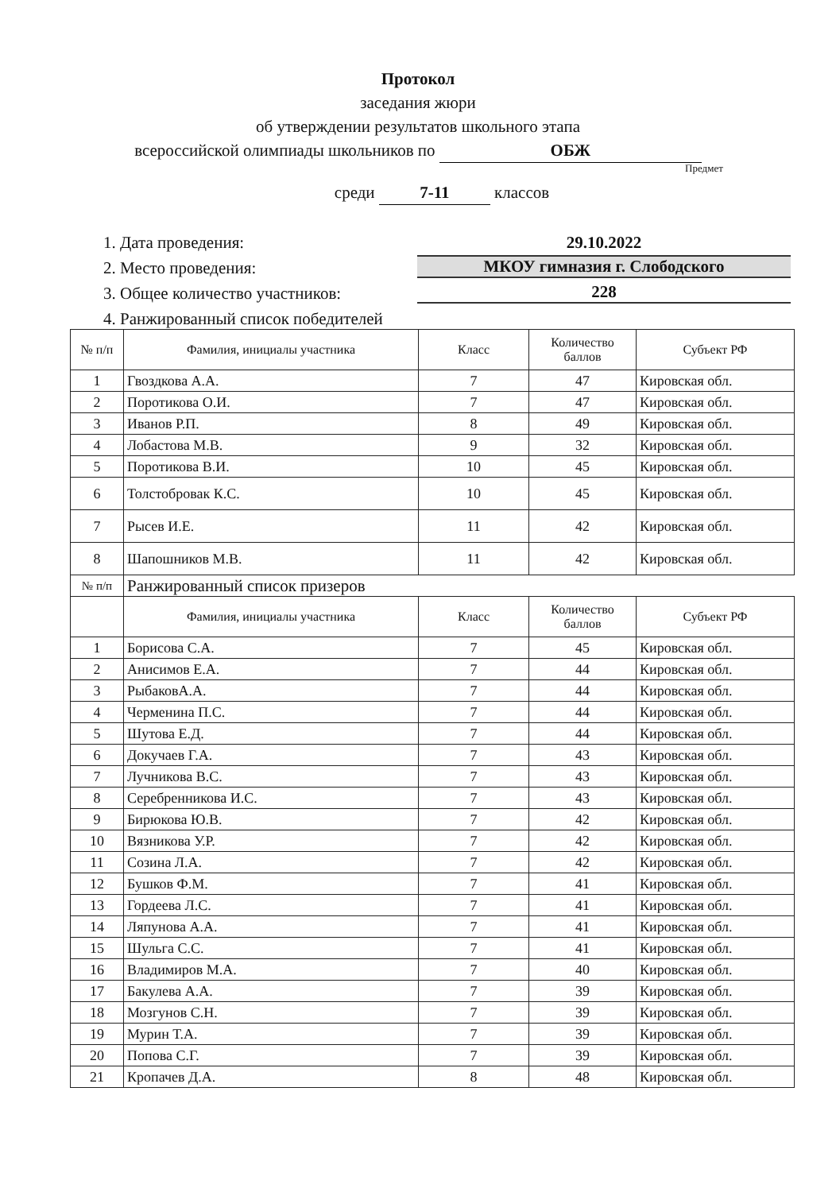Протокол
заседания жюри
об утверждении результатов школьного этапа
всероссийской олимпиады школьников по ОБЖ
Предмет
среди 7-11 классов
1. Дата проведения: 29.10.2022
2. Место проведения: МКОУ гимназия г. Слободского
3. Общее количество участников: 228
4. Ранжированный список победителей
| № п/п | Фамилия, инициалы участника | Класс | Количество баллов | Субъект РФ |
| --- | --- | --- | --- | --- |
| 1 | Гвоздкова А.А. | 7 | 47 | Кировская обл. |
| 2 | Поротикова О.И. | 7 | 47 | Кировская обл. |
| 3 | Иванов Р.П. | 8 | 49 | Кировская обл. |
| 4 | Лобастова М.В. | 9 | 32 | Кировская обл. |
| 5 | Поротикова В.И. | 10 | 45 | Кировская обл. |
| 6 | Толстобровак К.С. | 10 | 45 | Кировская обл. |
| 7 | Рысев И.Е. | 11 | 42 | Кировская обл. |
| 8 | Шапошников М.В. | 11 | 42 | Кировская обл. |
| № п/п | Ранжированный список призеров | | | |
| | Фамилия, инициалы участника | Класс | Количество баллов | Субъект РФ |
| 1 | Борисова С.А. | 7 | 45 | Кировская обл. |
| 2 | Анисимов Е.А. | 7 | 44 | Кировская обл. |
| 3 | РыбаковА.А. | 7 | 44 | Кировская обл. |
| 4 | Черменина П.С. | 7 | 44 | Кировская обл. |
| 5 | Шутова Е.Д. | 7 | 44 | Кировская обл. |
| 6 | Докучаев Г.А. | 7 | 43 | Кировская обл. |
| 7 | Лучникова В.С. | 7 | 43 | Кировская обл. |
| 8 | Серебренникова И.С. | 7 | 43 | Кировская обл. |
| 9 | Бирюкова Ю.В. | 7 | 42 | Кировская обл. |
| 10 | Вязникова У.Р. | 7 | 42 | Кировская обл. |
| 11 | Созина Л.А. | 7 | 42 | Кировская обл. |
| 12 | Бушков Ф.М. | 7 | 41 | Кировская обл. |
| 13 | Гордеева Л.С. | 7 | 41 | Кировская обл. |
| 14 | Ляпунова А.А. | 7 | 41 | Кировская обл. |
| 15 | Шульга С.С. | 7 | 41 | Кировская обл. |
| 16 | Владимиров М.А. | 7 | 40 | Кировская обл. |
| 17 | Бакулева А.А. | 7 | 39 | Кировская обл. |
| 18 | Мозгунов С.Н. | 7 | 39 | Кировская обл. |
| 19 | Мурин Т.А. | 7 | 39 | Кировская обл. |
| 20 | Попова С.Г. | 7 | 39 | Кировская обл. |
| 21 | Кропачев Д.А. | 8 | 48 | Кировская обл. |